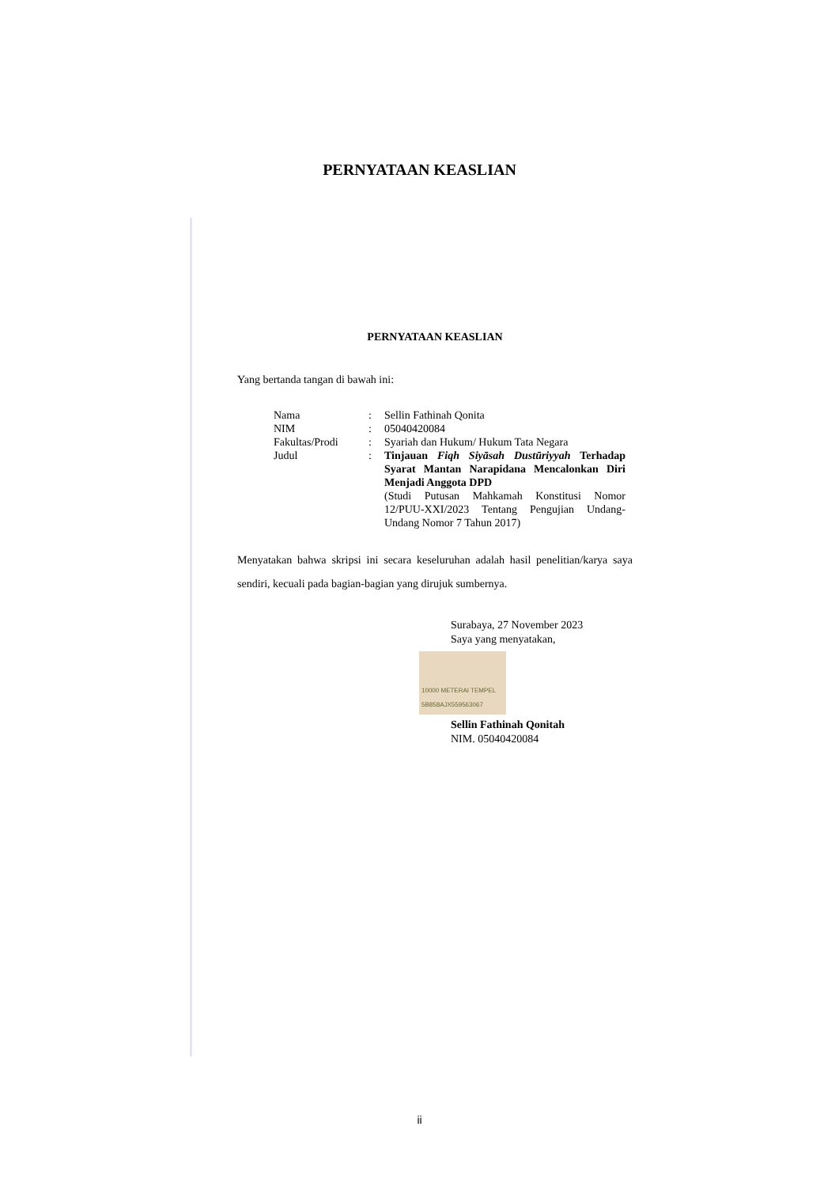PERNYATAAN KEASLIAN
PERNYATAAN KEASLIAN
Yang bertanda tangan di bawah ini:
Nama : Sellin Fathinah Qonita
NIM : 05040420084
Fakultas/Prodi : Syariah dan Hukum/ Hukum Tata Negara
Judul : Tinjauan Fiqh Siyāsah Dustūriyyah Terhadap Syarat Mantan Narapidana Mencalonkan Diri Menjadi Anggota DPD
(Studi Putusan Mahkamah Konstitusi Nomor 12/PUU-XXI/2023 Tentang Pengujian Undang-Undang Nomor 7 Tahun 2017)
Menyatakan bahwa skripsi ini secara keseluruhan adalah hasil penelitian/karya saya sendiri, kecuali pada bagian-bagian yang dirujuk sumbernya.
Surabaya, 27 November 2023
Saya yang menyatakan,
10000 METERAI TEMPEL 5B858AJX559563067
Sellin Fathinah Qonitah
NIM. 05040420084
ii